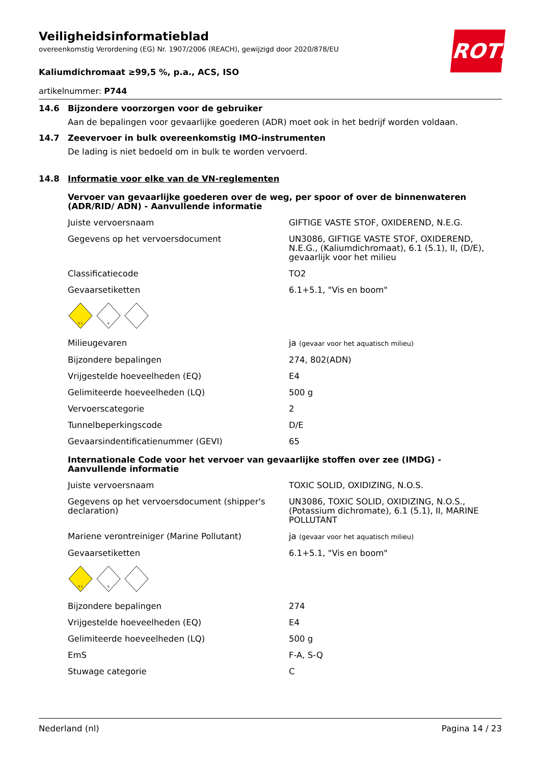ROTH
Veiligheidsinformatieblad
overeenkomstig Verordening (EG) Nr. 1907/2006 (REACH), gewijzigd door 2020/878/EU
Kaliumdichromaat ≥99,5 %, p.a., ACS, ISO
artikelnummer: P744
14.6 Bijzondere voorzorgen voor de gebruiker
Aan de bepalingen voor gevaarlijke goederen (ADR) moet ook in het bedrijf worden voldaan.
14.7 Zeevervoer in bulk overeenkomstig IMO-instrumenten
De lading is niet bedoeld om in bulk te worden vervoerd.
14.8 Informatie voor elke van de VN-reglementen
Vervoer van gevaarlijke goederen over de weg, per spoor of over de binnenwateren (ADR/RID/ ADN) - Aanvullende informatie
| Juiste vervoersnaam | GIFTIGE VASTE STOF, OXIDEREND, N.E.G. |
| Gegevens op het vervoersdocument | UN3086, GIFTIGE VASTE STOF, OXIDEREND, N.E.G., (Kaliumdichromaat), 6.1 (5.1), II, (D/E), gevaarlijk voor het milieu |
| Classificatiecode | TO2 |
| Gevaarsetiketten | 6.1+5.1, "Vis en boom" |
| 5.1 6 | |
| Milieugevaren | ja (gevaar voor het aquatisch milieu) |
| Bijzondere bepalingen | 274, 802(ADN) |
| Vrijgestelde hoeveelheden (EQ) | E4 |
| Gelimiteerde hoeveelheden (LQ) | 500 g |
| Vervoerscategorie | 2 |
| Tunnelbeperkingscode | D/E |
| Gevaarsindentificatienummer (GEVI) | 65 |
Internationale Code voor het vervoer van gevaarlijke stoffen over zee (IMDG) - Aanvullende informatie
| Juiste vervoersnaam | TOXIC SOLID, OXIDIZING, N.O.S. |
| Gegevens op het vervoersdocument (shipper's declaration) | UN3086, TOXIC SOLID, OXIDIZING, N.O.S., (Potassium dichromate), 6.1 (5.1), II, MARINE POLLUTANT |
| Mariene verontreiniger (Marine Pollutant) | ja (gevaar voor het aquatisch milieu) |
| Gevaarsetiketten | 6.1+5.1, "Vis en boom" |
| 5.1 6 | |
| Bijzondere bepalingen | 274 |
| Vrijgestelde hoeveelheden (EQ) | E4 |
| Gelimiteerde hoeveelheden (LQ) | 500 g |
| EmS | F-A, S-Q |
| Stuwage categorie | C |
Nederland (nl) Pagina 14 / 23